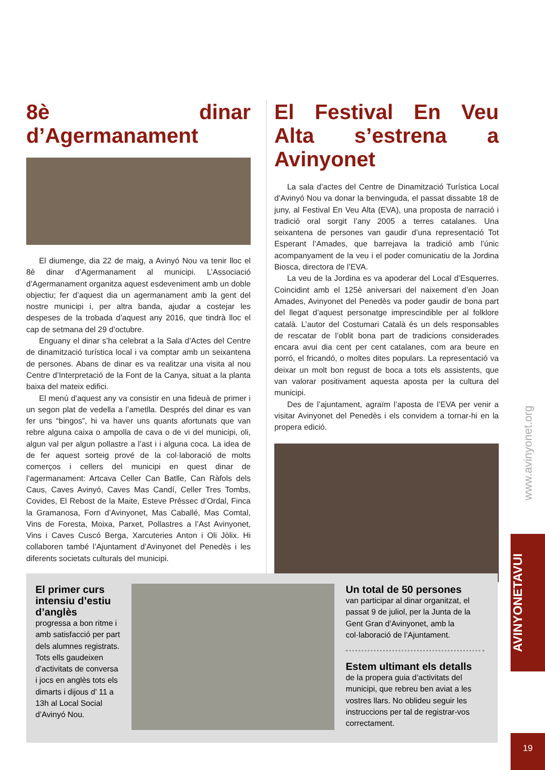8è dinar d’Agermanament
El diumenge, dia 22 de maig, a Avinyó Nou va tenir lloc el 8è dinar d’Agermanament al municipi. L’Associació d’Agermanament organitza aquest esdeveniment amb un doble objectiu; fer d’aquest dia un agermanament amb la gent del nostre municipi i, per altra banda, ajudar a costejar les despeses de la trobada d’aquest any 2016, que tindrà lloc el cap de setmana del 29 d’octubre.
Enguany el dinar s’ha celebrat a la Sala d’Actes del Centre de dinamització turística local i va comptar amb un seixantena de persones. Abans de dinar es va realitzar una visita al nou Centre d’Interpretació de la Font de la Canya, situat a la planta baixa del mateix edifici.
El menú d’aquest any va consistir en una fideuà de primer i un segon plat de vedella a l’ametlla. Després del dinar es van fer uns “bingos”, hi va haver uns quants afortunats que van rebre alguna caixa o ampolla de cava o de vi del municipi, oli, algun val per algun pollastre a l’ast i i alguna coca. La idea de de fer aquest sorteig prové de la col·laboració de molts comerços i cellers del municipi en quest dinar de l’agermanament: Artcava Celler Can Batlle, Can Ràfols dels Caus, Caves Avinyó, Caves Mas Candí, Celler Tres Tombs, Covides, El Rebost de la Maite, Esteve Préssec d’Ordal, Finca la Gramanosa, Forn d’Avinyonet, Mas Caballé, Mas Comtal, Vins de Foresta, Moixa, Parxet, Pollastres a l’Ast Avinyonet, Vins i Caves Cuscó Berga, Xarcuteries Anton i Oli Jòlix. Hi collaboren també l’Ajuntament d’Avinyonet del Penedès i les diferents societats culturals del municipi.
El Festival En Veu Alta s’estrena a Avinyonet
La sala d’actes del Centre de Dinamització Turística Local d’Avinyó Nou va donar la benvinguda, el passat dissabte 18 de juny, al Festival En Veu Alta (EVA), una proposta de narració i tradició oral sorgit l’any 2005 a terres catalanes. Una seixantena de persones van gaudir d’una representació Tot Esperant l’Amades, que barrejava la tradició amb l’únic acompanyament de la veu i el poder comunicatiu de la Jordina Biosca, directora de l’EVA.
La veu de la Jordina es va apoderar del Local d’Esquerres. Coincidint amb el 125è aniversari del naixement d’en Joan Amades, Avinyonet del Penedès va poder gaudir de bona part del llegat d’aquest personatge imprescindible per al folklore català. L’autor del Costumari Català és un dels responsables de rescatar de l’oblit bona part de tradicions considerades encara avui dia cent per cent catalanes, com ara beure en porró, el fricandó, o moltes dites populars. La representació va deixar un molt bon regust de boca a tots els assistents, que van valorar positivament aquesta aposta per la cultura del municipi.
Des de l’ajuntament, agraïm l’aposta de l’EVA per venir a visitar Avinyonet del Penedès i els convidem a tornar-hi en la propera edició.
El primer curs intensiu d’estiu d’anglès
progressa a bon ritme i amb satisfacció per part dels alumnes registrats. Tots ells gaudeixen d’activitats de conversa i jocs en anglès tots els dimarts i dijous d’ 11 a 13h al Local Social d’Avinyó Nou.
Un total de 50 persones
van participar al dinar organitzat, el passat 9 de juliol, per la Junta de la Gent Gran d’Avinyonet, amb la col·laboració de l’Ajuntament.
Estem ultimant els detalls
de la propera guia d’activitats del municipi, que rebreu ben aviat a les vostres llars. No oblideu seguir les instruccions per tal de registrar-vos correctament.
www.avinyonet.org
AVINYONETAVUI
19